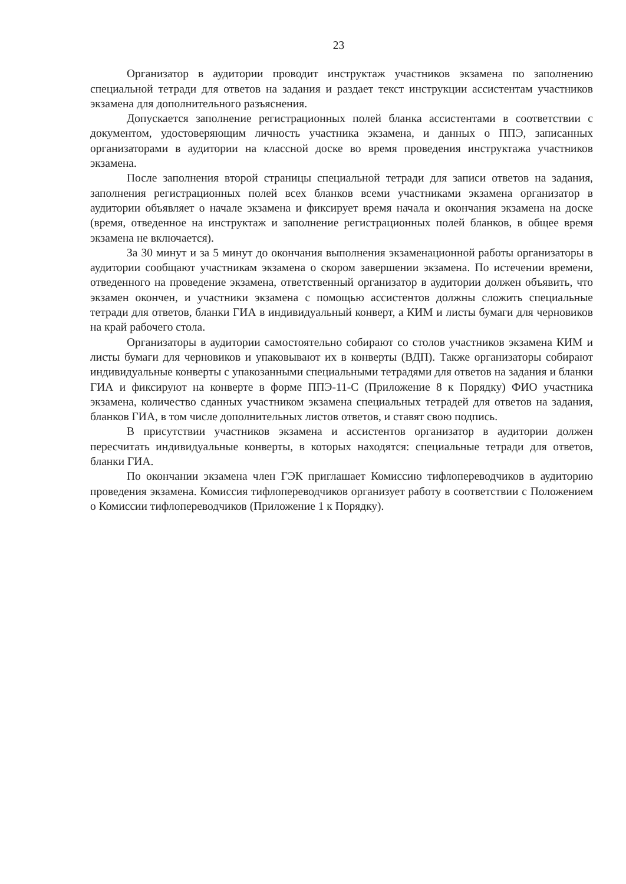23
Организатор в аудитории проводит инструктаж участников экзамена по заполнению специальной тетради для ответов на задания и раздает текст инструкции ассистентам участников экзамена для дополнительного разъяснения.
Допускается заполнение регистрационных полей бланка ассистентами в соответствии с документом, удостоверяющим личность участника экзамена, и данных о ППЭ, записанных организаторами в аудитории на классной доске во время проведения инструктажа участников экзамена.
После заполнения второй страницы специальной тетради для записи ответов на задания, заполнения регистрационных полей всех бланков всеми участниками экзамена организатор в аудитории объявляет о начале экзамена и фиксирует время начала и окончания экзамена на доске (время, отведенное на инструктаж и заполнение регистрационных полей бланков, в общее время экзамена не включается).
За 30 минут и за 5 минут до окончания выполнения экзаменационной работы организаторы в аудитории сообщают участникам экзамена о скором завершении экзамена. По истечении времени, отведенного на проведение экзамена, ответственный организатор в аудитории должен объявить, что экзамен окончен, и участники экзамена с помощью ассистентов должны сложить специальные тетради для ответов, бланки ГИА в индивидуальный конверт, а КИМ и листы бумаги для черновиков на край рабочего стола.
Организаторы в аудитории самостоятельно собирают со столов участников экзамена КИМ и листы бумаги для черновиков и упаковывают их в конверты (ВДП). Также организаторы собирают индивидуальные конверты с упакозанными специальными тетрадями для ответов на задания и бланки ГИА и фиксируют на конверте в форме ППЭ-11-С (Приложение 8 к Порядку) ФИО участника экзамена, количество сданных участником экзамена специальных тетрадей для ответов на задания, бланков ГИА, в том числе дополнительных листов ответов, и ставят свою подпись.
В присутствии участников экзамена и ассистентов организатор в аудитории должен пересчитать индивидуальные конверты, в которых находятся: специальные тетради для ответов, бланки ГИА.
По окончании экзамена член ГЭК приглашает Комиссию тифлопереводчиков в аудиторию проведения экзамена. Комиссия тифлопереводчиков организует работу в соответствии с Положением о Комиссии тифлопереводчиков (Приложение 1 к Порядку).